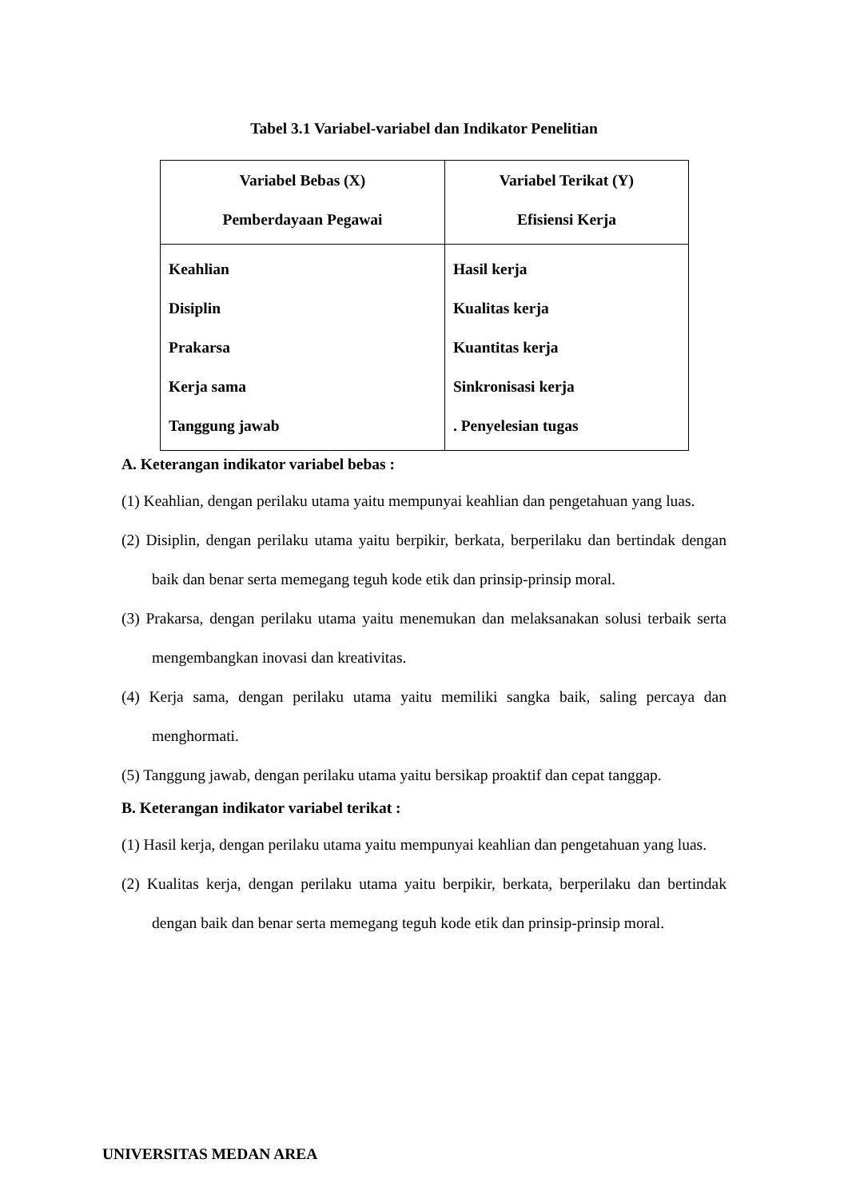Tabel 3.1 Variabel-variabel dan Indikator Penelitian
| Variabel Bebas (X) Pemberdayaan Pegawai | Variabel Terikat (Y) Efisiensi Kerja |
| Keahlian Disiplin Prakarsa Kerja sama Tanggung jawab | Hasil kerja Kualitas kerja Kuantitas kerja Sinkronisasi kerja . Penyelesian tugas |
A. Keterangan indikator variabel bebas :
(1) Keahlian, dengan perilaku utama yaitu mempunyai keahlian dan pengetahuan yang luas.
(2) Disiplin, dengan perilaku utama yaitu berpikir, berkata, berperilaku dan bertindak dengan baik dan benar serta memegang teguh kode etik dan prinsip-prinsip moral.
(3) Prakarsa, dengan perilaku utama yaitu menemukan dan melaksanakan solusi terbaik serta mengembangkan inovasi dan kreativitas.
(4) Kerja sama, dengan perilaku utama yaitu memiliki sangka baik, saling percaya dan menghormati.
(5) Tanggung jawab, dengan perilaku utama yaitu bersikap proaktif dan cepat tanggap.
B. Keterangan indikator variabel terikat :
(1) Hasil kerja, dengan perilaku utama yaitu mempunyai keahlian dan pengetahuan yang luas.
(2) Kualitas kerja, dengan perilaku utama yaitu berpikir, berkata, berperilaku dan bertindak dengan baik dan benar serta memegang teguh kode etik dan prinsip-prinsip moral.
UNIVERSITAS MEDAN AREA